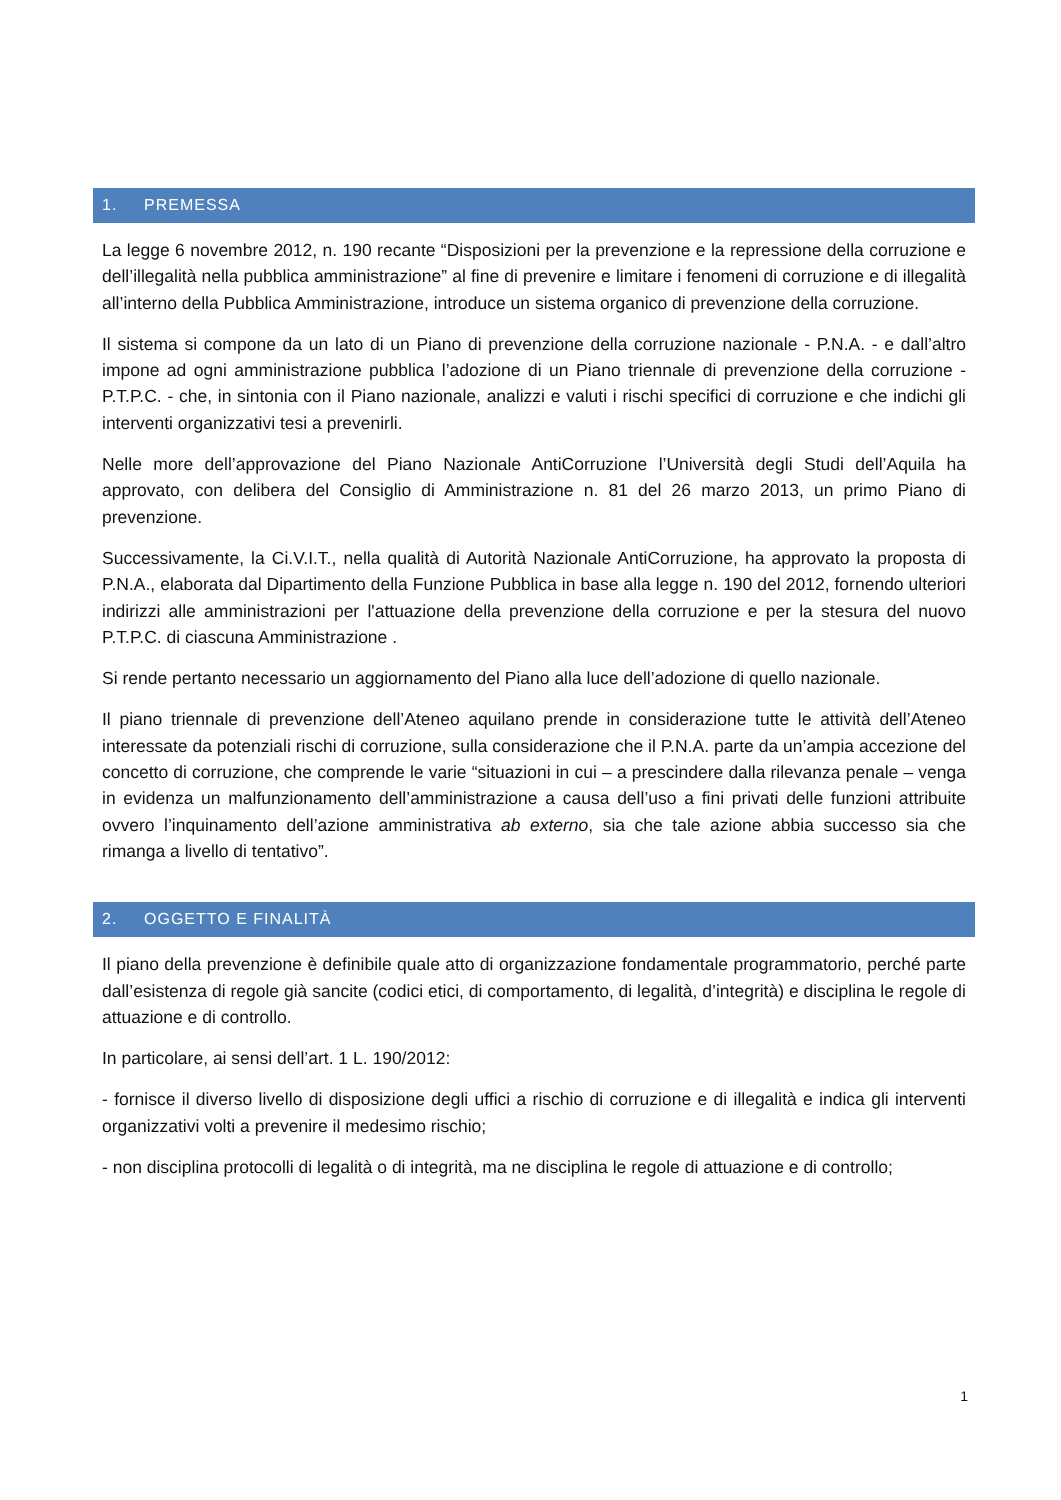1. PREMESSA
La legge 6 novembre 2012, n. 190 recante “Disposizioni per la prevenzione e la repressione della corruzione e dell’illegalità nella pubblica amministrazione” al fine di prevenire e limitare i fenomeni di corruzione e di illegalità all’interno della Pubblica Amministrazione, introduce un sistema organico di prevenzione della corruzione.
Il sistema si compone da un lato di un Piano di prevenzione della corruzione nazionale - P.N.A. - e dall’altro impone ad ogni amministrazione pubblica l’adozione di un Piano triennale di prevenzione della corruzione - P.T.P.C. - che, in sintonia con il Piano nazionale, analizzi e valuti i rischi specifici di corruzione e che indichi gli interventi organizzativi tesi a prevenirli.
Nelle more dell’approvazione del Piano Nazionale AntiCorruzione l’Università degli Studi dell’Aquila ha approvato, con delibera del Consiglio di Amministrazione n. 81 del 26 marzo 2013, un primo Piano di prevenzione.
Successivamente, la Ci.V.I.T., nella qualità di Autorità Nazionale AntiCorruzione, ha approvato la proposta di P.N.A., elaborata dal Dipartimento della Funzione Pubblica in base alla legge n. 190 del 2012, fornendo ulteriori indirizzi alle amministrazioni per l'attuazione della prevenzione della corruzione e per la stesura del nuovo P.T.P.C. di ciascuna Amministrazione .
Si rende pertanto necessario un aggiornamento del Piano alla luce dell’adozione di quello nazionale.
Il piano triennale di prevenzione dell’Ateneo aquilano prende in considerazione tutte le attività dell’Ateneo interessate da potenziali rischi di corruzione, sulla considerazione che il P.N.A. parte da un’ampia accezione del concetto di corruzione, che comprende le varie “situazioni in cui – a prescindere dalla rilevanza penale – venga in evidenza un malfunzionamento dell’amministrazione a causa dell’uso a fini privati delle funzioni attribuite ovvero l’inquinamento dell’azione amministrativa ab externo, sia che tale azione abbia successo sia che rimanga a livello di tentativo”.
2. OGGETTO E FINALITÀ
Il piano della prevenzione è definibile quale atto di organizzazione fondamentale programmatorio, perché parte dall’esistenza di regole già sancite (codici etici, di comportamento, di legalità, d’integrità) e disciplina le regole di attuazione e di controllo.
In particolare, ai sensi dell’art. 1 L. 190/2012:
- fornisce il diverso livello di disposizione degli uffici a rischio di corruzione e di illegalità e indica gli interventi organizzativi volti a prevenire il medesimo rischio;
- non disciplina protocolli di legalità o di integrità, ma ne disciplina le regole di attuazione e di controllo;
1